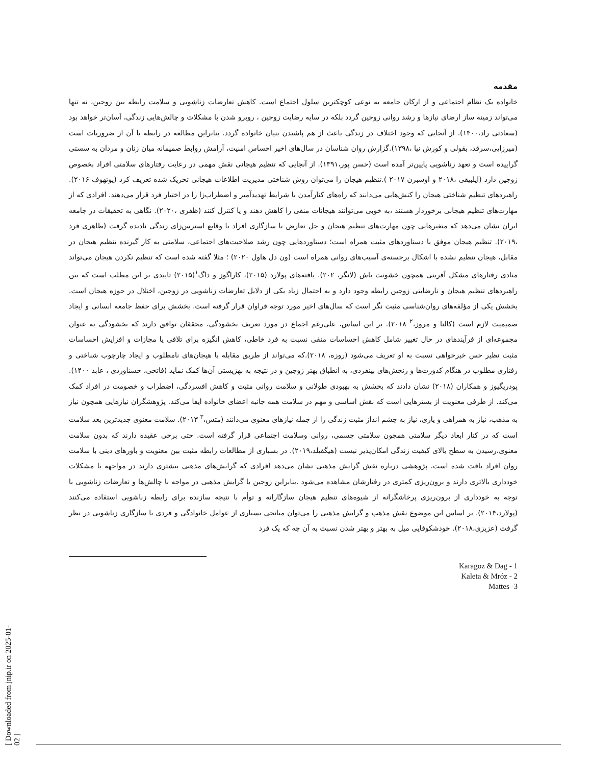[ Downloaded from jnip.ir on 2025-01-02 ]
مقدمه
خانواده یک نظام اجتماعی و از ارکان جامعه به نوعی کوچکترین سلول اجتماع است. کاهش تعارضات زناشویی و سلامت رابطه بین زوجین، نه تنها می‌تواند زمینه ساز ارضای نیازها و رشد روانی زوجین گردد بلکه در سایه رضایت زوجین ، روبرو شدن با مشکلات و چالش‌هایی زندگی، آسان‌تر خواهد بود (سعادتی راد،۱۴۰۰). از آنجایی که وجود اختلاف در زندگی باعث از هم پاشیدن بنیان خانواده گردد. بنابراین مطالعه در رابطه با آن از ضروریات است (میرزایی،سرقد، بقولی و کورش نیا ،۱۳۹۸).گزارش روان شناسان در سال‌های اخیر احساس امنیت، آرامش روابط صمیمانه میان زنان و مردان به سستی گراییده است و تعهد زناشویی پایین‌تر آمده است (حسن پور،۱۳۹۱). از آنجایی که تنظیم هیجانی نقش مهمی در رعایت رفتارهای سلامتی افراد بخصوص زوجین دارد (ایلبیقی ،۲۰۱۸ و اوسبرن ۲۰۱۷ ).تنظیم هیجان را می‌توان روش شناختی مدیریت اطلاعات هیجانی تحریک شده تعریف کرد (پوتهوف ۲۰۱۶). راهبردهای تنظیم شناختی هیجان را کنش‌هایی می‌دانند که راه‌های کنارآمدن با شرایط تهدیدآمیز و اضطراب‌زا را در اختیار فرد قرار می‌دهند. افرادی که از مهارت‌های تنظیم هیجانی برخوردار هستند ،به خوبی می‌توانند هیجانات منفی را کاهش دهند و یا کنترل کنند (ظفری ،۲۰۲۰). نگاهی به تحقیقات در جامعه ایران نشان می‌دهد که متغیرهایی چون مهارت‌های تنظیم هیجان و حل تعارض با سازگاری افراد با وقایع استرس‌زای زندگی نادیده گرفت (طاهری فرد ،۲۰۱۹). تنظیم هیجان موفق با دستاوردهای مثبت همراه است؛ دستاوردهایی چون رشد صلاحیت‌های اجتماعی، سلامتی به کار گیرنده تنظیم هیجان در مقابل، هیجان تنظیم نشده با اشکال برجسته‌ی آسیب‌های روانی همراه است (ون دل هاول ۲۰۲۰) ؛ مثلا گفته شده است که تنظیم نکردن هیجان می‌تواند منادی رفتارهای مشکل آفرینی همچون خشونت باش (لانگر، ۲۰۲). یافته‌های پولارد (۲۰۱۵)، کاراگوز و داگ<sup>۱</sup>(۲۰۱۵) تاییدی بر این مطلب است که بین راهبردهای تنظیم هیجان و نارضایتی زوجین رابطه وجود دارد و به احتمال زیاد یکی از دلایل تعارضات زناشویی در زوجین، اختلال در حوزه هیجان است. بخشش یکی از مؤلفه‌های روان‌شناسی مثبت نگر است که سال‌های اخیر مورد توجه فراوان قرار گرفته است. بخشش برای حفظ جامعه انسانی و ایجاد صمیمیت لازم است (کالتا و مروز،<sup>۲</sup> ۲۰۱۸). بر این اساس، علی‌رغم اجماع در مورد تعریف بخشودگی، محققان توافق دارند که بخشودگی به عنوان مجموعه‌ای از فرآیندهای در حال تغییر شامل کاهش احساسات منفی نسبت به فرد خاطی، کاهش انگیزه برای تلافی یا مجازات و افزایش احساسات مثبت نظیر حس خیرخواهی نسبت به او تعریف می‌شود (روزه، ۲۰۱۸).که می‌تواند از طریق مقابله با هیجان‌های نامطلوب و ایجاد چارچوب شناختی و رفتاری مطلوب در هنگام کدورت‌ها و رنجش‌های بینفردی، به انطباق بهتر زوجین و در نتیجه به بهزیستی آن‌ها کمک نماید (فاتحی، حسناوردی ، عابد ۱۴۰۰). پودریگیوز و همکاران (۲۰۱۸) نشان دادند که بخشش به بهبودی طولانی و سلامت روانی مثبت و کاهش افسردگی، اضطراب و خصومت در افراد کمک می‌کند. از طرفی معنویت از بسترهایی است که نقش اساسی و مهم در سلامت همه جانبه اعضای خانواده ایفا می‌کند. پژوهشگران نیازهایی همچون نیاز به مذهب، نیاز به همراهی و یاری، نیاز به چشم انداز مثبت زندگی را از جمله نیازهای معنوی می‌دانند (متس،<sup>۳</sup> ۲۰۱۳). سلامت معنوی جدیدترین بعد سلامت است که در کنار ابعاد دیگر سلامتی همچون سلامتی جسمی، روانی وسلامت اجتماعی قرار گرفته است. حتی برخی عقیده دارند که بدون سلامت معنوی،رسیدن به سطح بالای کیفیت زندگی امکان‌پذیر نیست (هیگفیلد،۲۰۱۹). در بسیاری از مطالعات رابطه مثبت بین معنویت و باورهای دینی با سلامت روان افراد یافت شده است. پژوهشی درباره نقش گرایش مذهبی نشان می‌دهد افرادی که گرایش‌های مذهبی بیشتری دارند در مواجهه با مشکلات خودداری بالاتری دارند و برون‌ریزی کمتری در رفتارشان مشاهده می‌شود .بنابراین زوجین با گرایش مذهبی در مواجه با چالش‌ها و تعارضات زناشویی با توجه به خودداری از برون‌ریزی پرخاشگرانه از شیوه‌های تنظیم هیجان سازگارانه و توأم با نتیجه سازنده برای رابطه زناشویی استفاده می‌کنند (پولارد،۲۰۱۴). بر اساس این موضوع نقش مذهب و گرایش مذهبی را می‌توان میانجی بسیاری از عوامل خانوادگی و فردی با سازگاری زناشویی در نظر گرفت (عزیزی،۲۰۱۸). خودشکوفایی میل به بهتر و بهتر شدن نسبت به آن چه که یک فرد
1 - Karagoz & Dag
2 - Kaleta & Mróz
3- Mattes